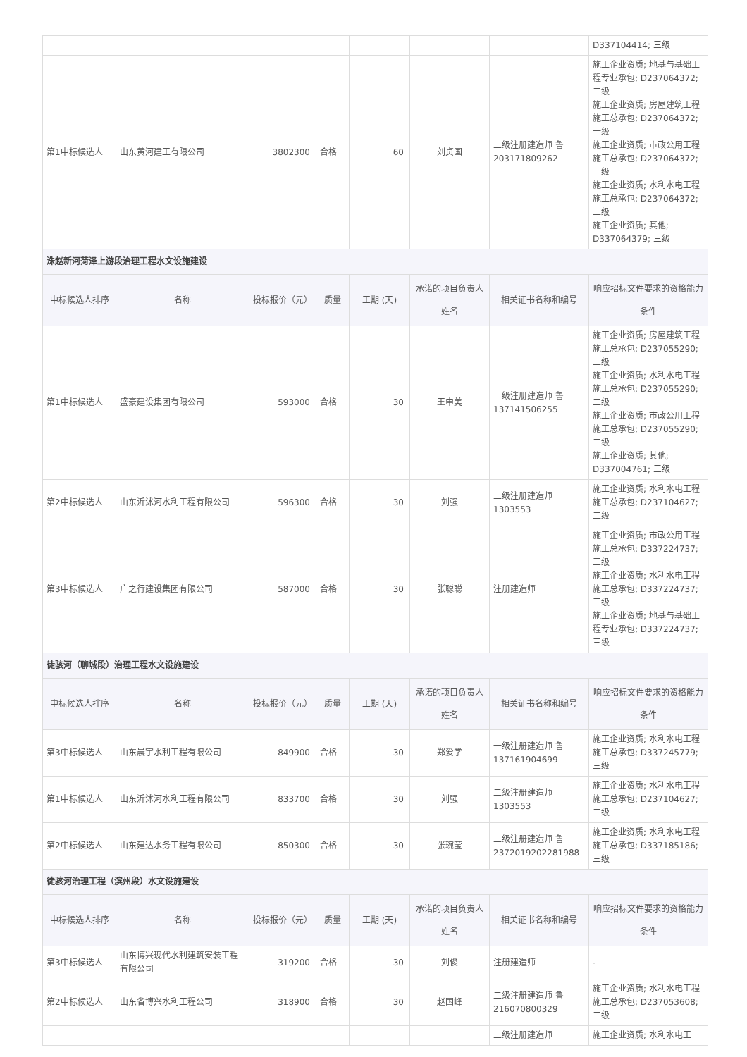| | | | | | | | D337104414; 三级 |
| 第1中标候选人 | 山东黄河建工有限公司 | 3802300 | 合格 | 60 | 刘贞国 | 二级注册建造师 鲁203171809262 | 施工企业资质; 地基与基础工程专业承包; D237064372; 二级 施工企业资质; 房屋建筑工程施工总承包; D237064372; 一级 施工企业资质; 市政公用工程施工总承包; D237064372; 一级 施工企业资质; 水利水电工程施工总承包; D237064372; 二级 施工企业资质; 其他; D337064379; 三级 |
| 洙赵新河菏泽上游段治理工程水文设施建设 | | | | | | | |
| 中标候选人排序 | 名称 | 投标报价（元） | 质量 | 工期 (天) | 承诺的项目负责人姓名 | 相关证书名称和编号 | 响应招标文件要求的资格能力条件 |
| 第1中标候选人 | 盛豪建设集团有限公司 | 593000 | 合格 | 30 | 王申美 | 一级注册建造师 鲁137141506255 | 施工企业资质; 房屋建筑工程施工总承包; D237055290; 二级 施工企业资质; 水利水电工程施工总承包; D237055290; 二级 施工企业资质; 市政公用工程施工总承包; D237055290; 二级 施工企业资质; 其他; D337004761; 三级 |
| 第2中标候选人 | 山东沂沭河水利工程有限公司 | 596300 | 合格 | 30 | 刘强 | 二级注册建造师 1303553 | 施工企业资质; 水利水电工程施工总承包; D237104627; 二级 |
| 第3中标候选人 | 广之行建设集团有限公司 | 587000 | 合格 | 30 | 张聪聪 | 注册建造师 | 施工企业资质; 市政公用工程施工总承包; D337224737; 三级 施工企业资质; 水利水电工程施工总承包; D337224737; 三级 施工企业资质; 地基与基础工程专业承包; D337224737; 三级 |
| 徒骇河（聊城段）治理工程水文设施建设 | | | | | | | |
| 中标候选人排序 | 名称 | 投标报价（元） | 质量 | 工期 (天) | 承诺的项目负责人姓名 | 相关证书名称和编号 | 响应招标文件要求的资格能力条件 |
| 第3中标候选人 | 山东晨宇水利工程有限公司 | 849900 | 合格 | 30 | 郑爱学 | 一级注册建造师 鲁137161904699 | 施工企业资质; 水利水电工程施工总承包; D337245779; 三级 |
| 第1中标候选人 | 山东沂沭河水利工程有限公司 | 833700 | 合格 | 30 | 刘强 | 二级注册建造师 1303553 | 施工企业资质; 水利水电工程施工总承包; D237104627; 二级 |
| 第2中标候选人 | 山东建达水务工程有限公司 | 850300 | 合格 | 30 | 张琬莹 | 二级注册建造师 鲁 2372019202281988 | 施工企业资质; 水利水电工程施工总承包; D337185186; 三级 |
| 徒骇河治理工程（滨州段）水文设施建设 | | | | | | | |
| 中标候选人排序 | 名称 | 投标报价（元） | 质量 | 工期 (天) | 承诺的项目负责人姓名 | 相关证书名称和编号 | 响应招标文件要求的资格能力条件 |
| 第3中标候选人 | 山东博兴现代水利建筑安装工程有限公司 | 319200 | 合格 | 30 | 刘俊 | 注册建造师 | - |
| 第2中标候选人 | 山东省博兴水利工程公司 | 318900 | 合格 | 30 | 赵国峰 | 二级注册建造师 鲁216070800329 | 施工企业资质; 水利水电工程施工总承包; D237053608; 二级 |
| | | | | | | 二级注册建造师 | 施工企业资质; 水利水电工 |